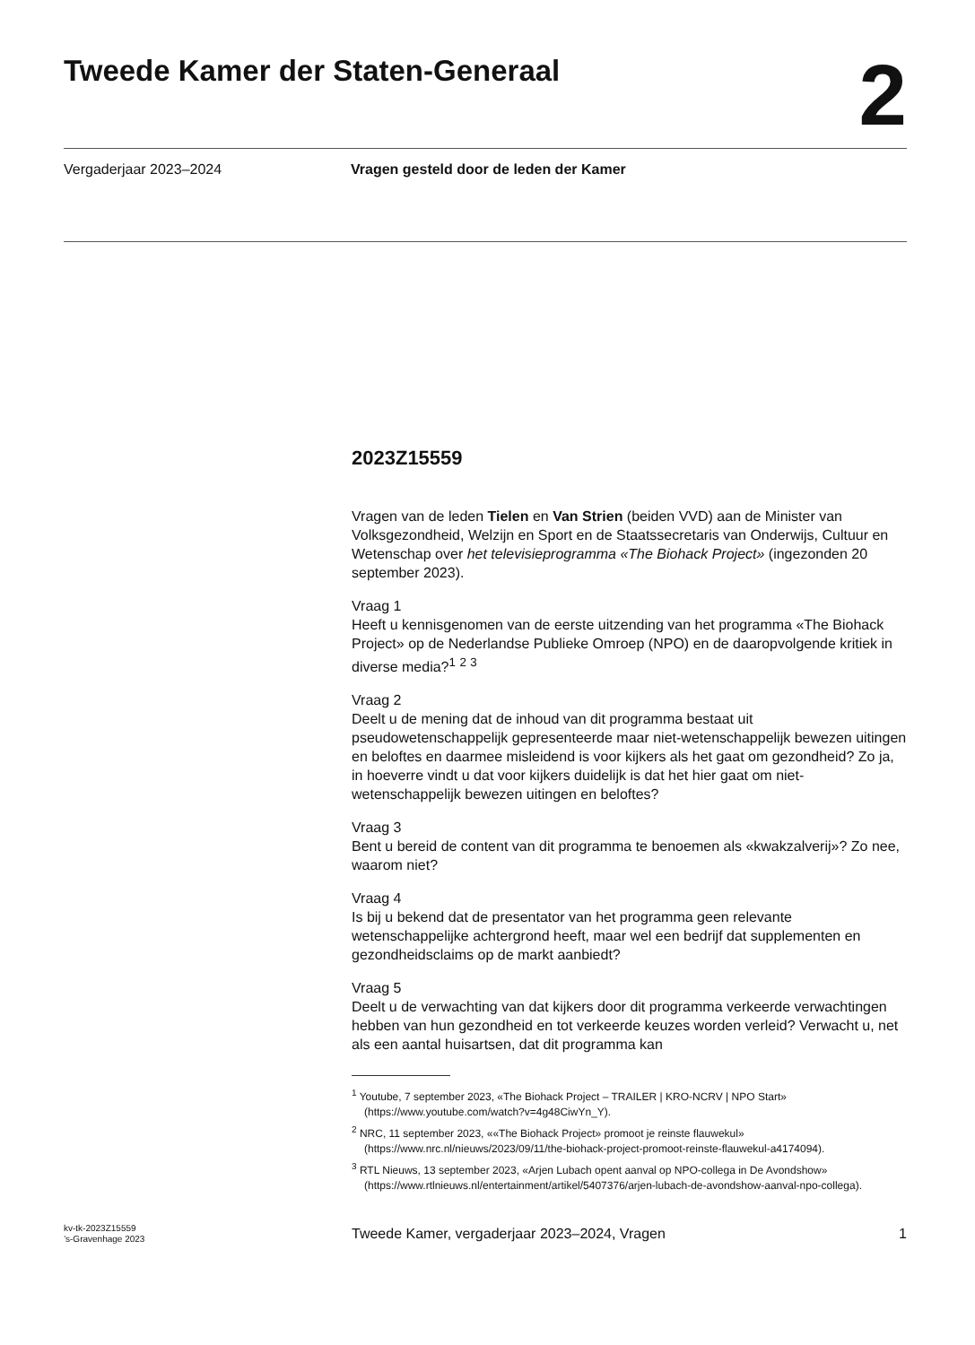Tweede Kamer der Staten-Generaal
2
Vergaderjaar 2023–2024 Vragen gesteld door de leden der Kamer
2023Z15559
Vragen van de leden Tielen en Van Strien (beiden VVD) aan de Minister van Volksgezondheid, Welzijn en Sport en de Staatssecretaris van Onderwijs, Cultuur en Wetenschap over het televisieprogramma «The Biohack Project» (ingezonden 20 september 2023).
Vraag 1
Heeft u kennisgenomen van de eerste uitzending van het programma «The Biohack Project» op de Nederlandse Publieke Omroep (NPO) en de daaropvolgende kritiek in diverse media?<sup>1</sup> <sup>2</sup> <sup>3</sup>
Vraag 2
Deelt u de mening dat de inhoud van dit programma bestaat uit pseudowetenschappelijk gepresenteerde maar niet-wetenschappelijk bewezen uitingen en beloftes en daarmee misleidend is voor kijkers als het gaat om gezondheid? Zo ja, in hoeverre vindt u dat voor kijkers duidelijk is dat het hier gaat om niet-wetenschappelijk bewezen uitingen en beloftes?
Vraag 3
Bent u bereid de content van dit programma te benoemen als «kwakzalverij»? Zo nee, waarom niet?
Vraag 4
Is bij u bekend dat de presentator van het programma geen relevante wetenschappelijke achtergrond heeft, maar wel een bedrijf dat supplementen en gezondheidsclaims op de markt aanbiedt?
Vraag 5
Deelt u de verwachting van dat kijkers door dit programma verkeerde verwachtingen hebben van hun gezondheid en tot verkeerde keuzes worden verleid? Verwacht u, net als een aantal huisartsen, dat dit programma kan
<sup>1</sup> Youtube, 7 september 2023, «The Biohack Project – TRAILER | KRO-NCRV | NPO Start» (https://www.youtube.com/watch?v=4g48CiwYn_Y).
<sup>2</sup> NRC, 11 september 2023, ««The Biohack Project» promoot je reinste flauwekul» (https://www.nrc.nl/nieuws/2023/09/11/the-biohack-project-promoot-reinste-flauwekul-a4174094).
<sup>3</sup> RTL Nieuws, 13 september 2023, «Arjen Lubach opent aanval op NPO-collega in De Avondshow» (https://www.rtlnieuws.nl/entertainment/artikel/5407376/arjen-lubach-de-avondshow-aanval-npo-collega).
kv-tk-2023Z15559
’s-Gravenhage 2023
Tweede Kamer, vergaderjaar 2023–2024, Vragen
1